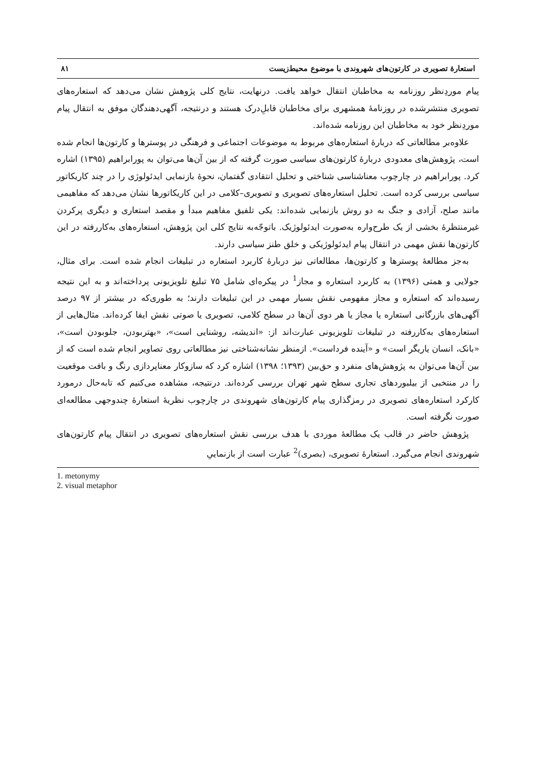استعارۀ تصویری در کارتون‌های شهروندی با موضوع محیط‌زیست ۸۱
پیام موردِنظر روزنامه به مخاطبان انتقال خواهد یافت. درنهایت، نتایج کلی پژوهش نشان می‌دهد که استعاره‌های تصویری منتشرشده در روزنامۀ همشهری برای مخاطبان قابلِ‌درک هستند و درنتیجه، آگهی‌دهندگان موفق به انتقال پیام موردِنظر خود به مخاطبان این روزنامه شده‌اند.
علاوه‌بر مطالعاتی که دربارۀ استعاره‌های مربوط به موضوعات اجتماعی و فرهنگی در پوسترها و کارتون‌ها انجام شده است، پژوهش‌های معدودی دربارۀ کارتون‌های سیاسی صورت گرفته که از بین آن‌ها می‌توان به پورابراهیم (۱۳۹۵) اشاره کرد. پورابراهیم در چارچوب معناشناسی شناختی و تحلیل انتقادی گفتمان، نحوۀ بازنمایی ایدئولوژی را در چند کاریکاتور سیاسی بررسی کرده است. تحلیل استعاره‌های تصویری و تصویری–کلامی در این کاریکاتورها نشان می‌دهد که مفاهیمی مانند صلح، آزادی و جنگ به دو روش بازنمایی شده‌اند: یکی تلفیق مفاهیم مبدأ و مقصد استعاری و دیگری پرکردن غیرمنتظرۀ بخشی از یک طرح‌واره به‌صورت ایدئولوژیک. باتوجّه‌به نتایج کلی این پژوهش، استعاره‌های به‌کاررفته در این کارتون‌ها نقش مهمی در انتقال پیام ایدئولوژیکی و خلق طنز سیاسی دارند.
به‌جز مطالعۀ پوسترها و کارتون‌ها، مطالعاتی نیز دربارۀ کاربرد استعاره در تبلیغات انجام شده است. برای مثال، جولایی و همتی (۱۳۹۶) به کاربرد استعاره و مجاز<sup>1</sup> در پیکره‌ای شامل ۷۵ تبلیغ تلویزیونی پرداخته‌اند و به این نتیجه رسیده‌اند که استعاره و مجاز مفهومی نقش بسیار مهمی در این تبلیغات دارند؛ به طوری‌که در بیشتر از ۹۷ درصد آگهی‌های بازرگانی استعاره یا مجاز یا هر دوی آن‌ها در سطح کلامی، تصویری یا صوتی نقش ایفا کرده‌اند. مثال‌هایی از استعاره‌های به‌کاررفته در تبلیغات تلویزیونی عبارت‌اند از: «اندیشه، روشنایی است»، «بهتربودن، جلوبودن است»، «بانک، انسان یاریگر است» و «آینده فرداست». ازمنظر نشانه‌شناختی نیز مطالعاتی روی تصاویر انجام شده است که از بین آن‌ها می‌توان به پژوهش‌های منفرد و حق‌بین (۱۳۹۳؛ ۱۳۹۸) اشاره کرد که سازوکار معناپردازی رنگ و بافت موقعیت را در منتخبی از بیلبوردهای تجاری سطح شهر تهران بررسی کرده‌اند. درنتیجه، مشاهده می‌کنیم که تابه‌حال درمورد کارکرد استعاره‌های تصویری در رمزگذاری پیام کارتون‌های شهروندی در چارچوب نظریۀ استعارۀ چندوجهی مطالعه‌ای صورت نگرفته است.
پژوهش حاضر در قالب یک مطالعۀ موردی با هدف بررسی نقش استعاره‌های تصویری در انتقال پیام کارتون‌های شهروندی انجام می‌گیرد. استعارۀ تصویری، (بصری)<sup>2</sup> عبارت است از بازنماییِ
1. metonymy
2. visual metaphor